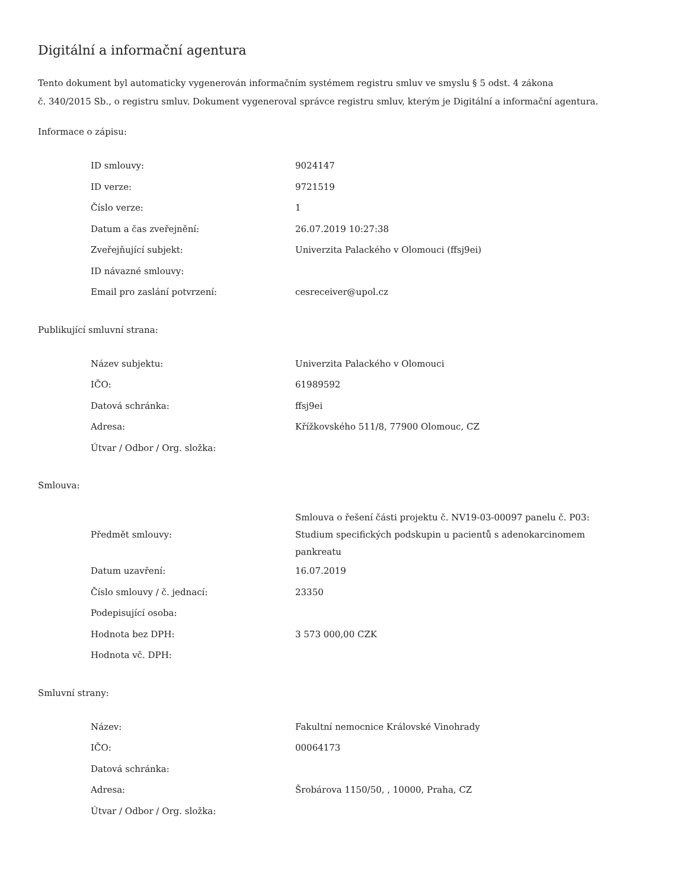Digitální a informační agentura
Tento dokument byl automaticky vygenerován informačním systémem registru smluv ve smyslu § 5 odst. 4 zákona
č. 340/2015 Sb., o registru smluv. Dokument vygeneroval správce registru smluv, kterým je Digitální a informační agentura.
Informace o zápisu:
| ID smlouvy: | 9024147 |
| ID verze: | 9721519 |
| Číslo verze: | 1 |
| Datum a čas zveřejnění: | 26.07.2019 10:27:38 |
| Zveřejňující subjekt: | Univerzita Palackého v Olomouci (ffsj9ei) |
| ID návazné smlouvy: | |
| Email pro zaslání potvrzení: | cesreceiver@upol.cz |
Publikující smluvní strana:
| Název subjektu: | Univerzita Palackého v Olomouci |
| IČO: | 61989592 |
| Datová schránka: | ffsj9ei |
| Adresa: | Křížkovského 511/8, 77900 Olomouc, CZ |
| Útvar / Odbor / Org. složka: | |
Smlouva:
| Předmět smlouvy: | Smlouva o řešení části projektu č. NV19-03-00097 panelu č. P03: Studium specifických podskupin u pacientů s adenokarcinomem pankreatu |
| Datum uzavření: | 16.07.2019 |
| Číslo smlouvy / č. jednací: | 23350 |
| Podepisující osoba: | |
| Hodnota bez DPH: | 3 573 000,00 CZK |
| Hodnota vč. DPH: | |
Smluvní strany:
| Název: | Fakultní nemocnice Královské Vinohrady |
| IČO: | 00064173 |
| Datová schránka: | |
| Adresa: | Šrobárova 1150/50, , 10000, Praha, CZ |
| Útvar / Odbor / Org. složka: | |